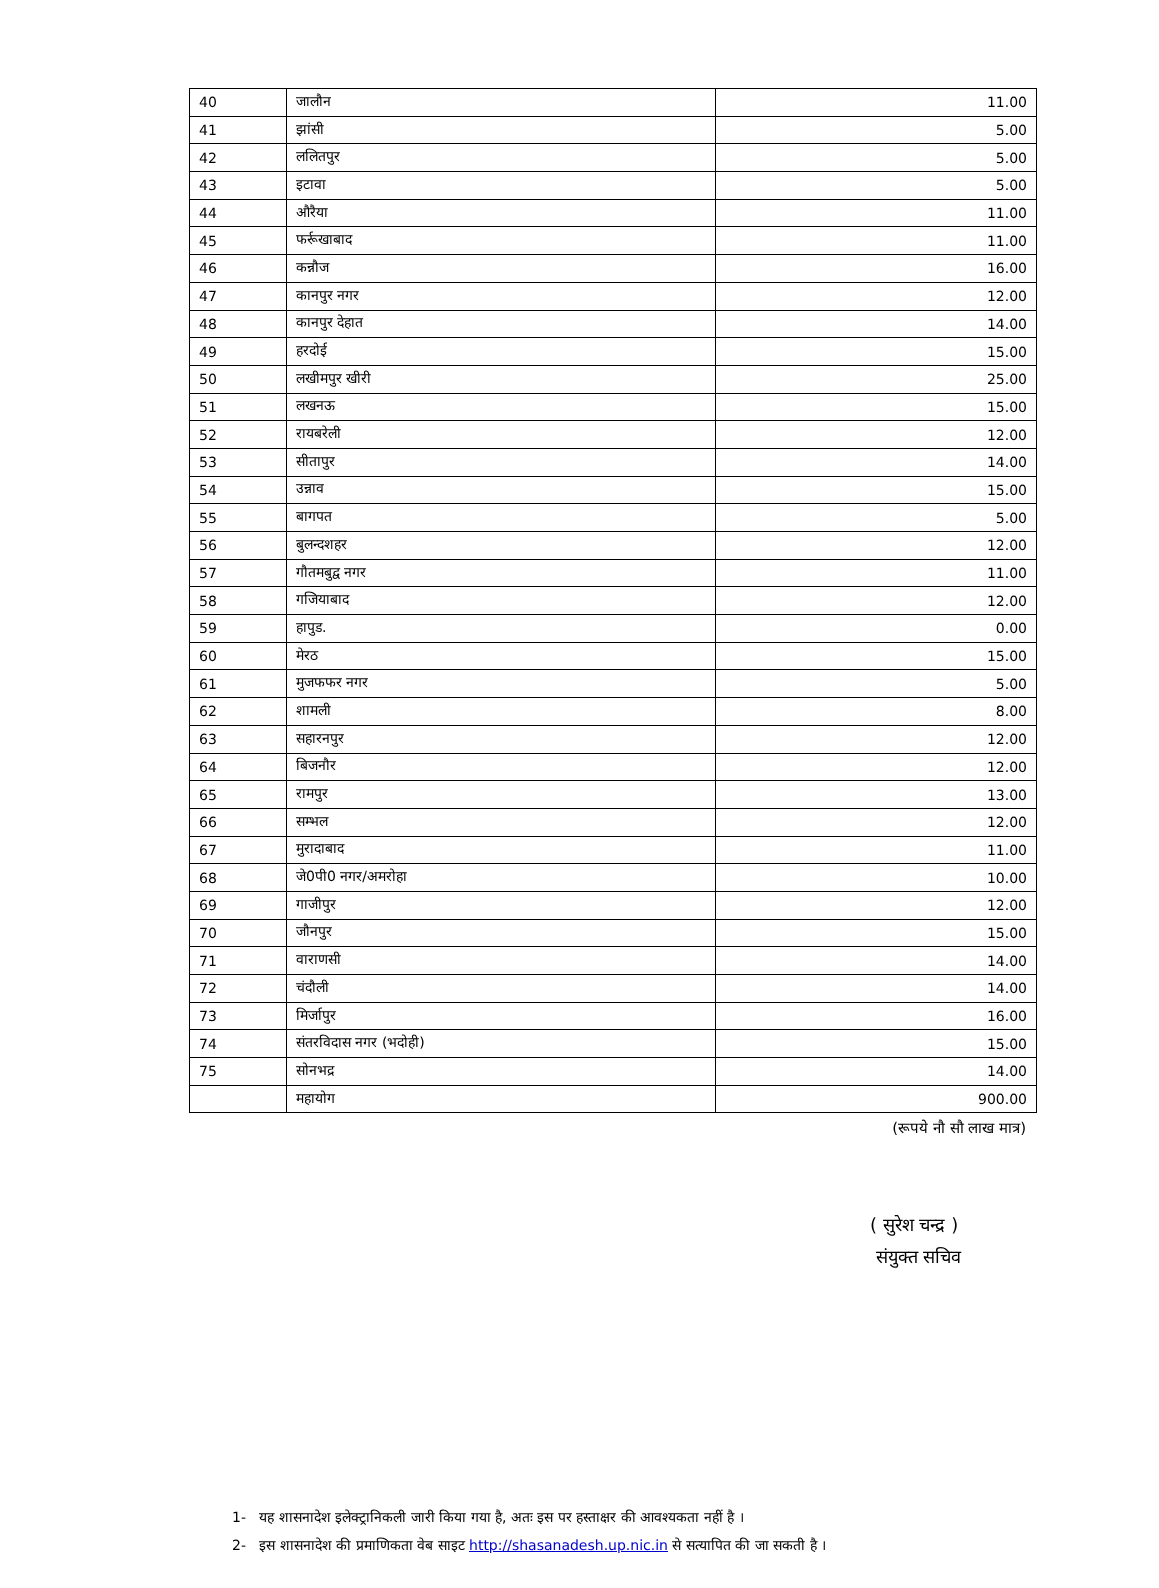| 40 | जालौन | 11.00 |
| 41 | झांसी | 5.00 |
| 42 | ललितपुर | 5.00 |
| 43 | इटावा | 5.00 |
| 44 | औरैया | 11.00 |
| 45 | फर्रूखाबाद | 11.00 |
| 46 | कन्नौज | 16.00 |
| 47 | कानपुर नगर | 12.00 |
| 48 | कानपुर देहात | 14.00 |
| 49 | हरदोई | 15.00 |
| 50 | लखीमपुर खीरी | 25.00 |
| 51 | लखनऊ | 15.00 |
| 52 | रायबरेली | 12.00 |
| 53 | सीतापुर | 14.00 |
| 54 | उन्नाव | 15.00 |
| 55 | बागपत | 5.00 |
| 56 | बुलन्दशहर | 12.00 |
| 57 | गौतमबुद्व नगर | 11.00 |
| 58 | गजियाबाद | 12.00 |
| 59 | हापुड. | 0.00 |
| 60 | मेरठ | 15.00 |
| 61 | मुजफफर नगर | 5.00 |
| 62 | शामली | 8.00 |
| 63 | सहारनपुर | 12.00 |
| 64 | बिजनौर | 12.00 |
| 65 | रामपुर | 13.00 |
| 66 | सम्भल | 12.00 |
| 67 | मुरादाबाद | 11.00 |
| 68 | जे0पी0 नगर/अमरोहा | 10.00 |
| 69 | गाजीपुर | 12.00 |
| 70 | जौनपुर | 15.00 |
| 71 | वाराणसी | 14.00 |
| 72 | चंदौली | 14.00 |
| 73 | मिर्जापुर | 16.00 |
| 74 | संतरविदास नगर (भदोही) | 15.00 |
| 75 | सोनभद्र | 14.00 |
| | महायोग | 900.00 |
(रूपये नौ सौ लाख मात्र)
( सुरेश चन्द्र )
संयुक्त सचिव
1- यह शासनादेश इलेक्ट्रानिकली जारी किया गया है, अतः इस पर हस्ताक्षर की आवश्यकता नहीं है ।
2- इस शासनादेश की प्रमाणिकता वेब साइट http://shasanadesh.up.nic.in से सत्यापित की जा सकती है ।